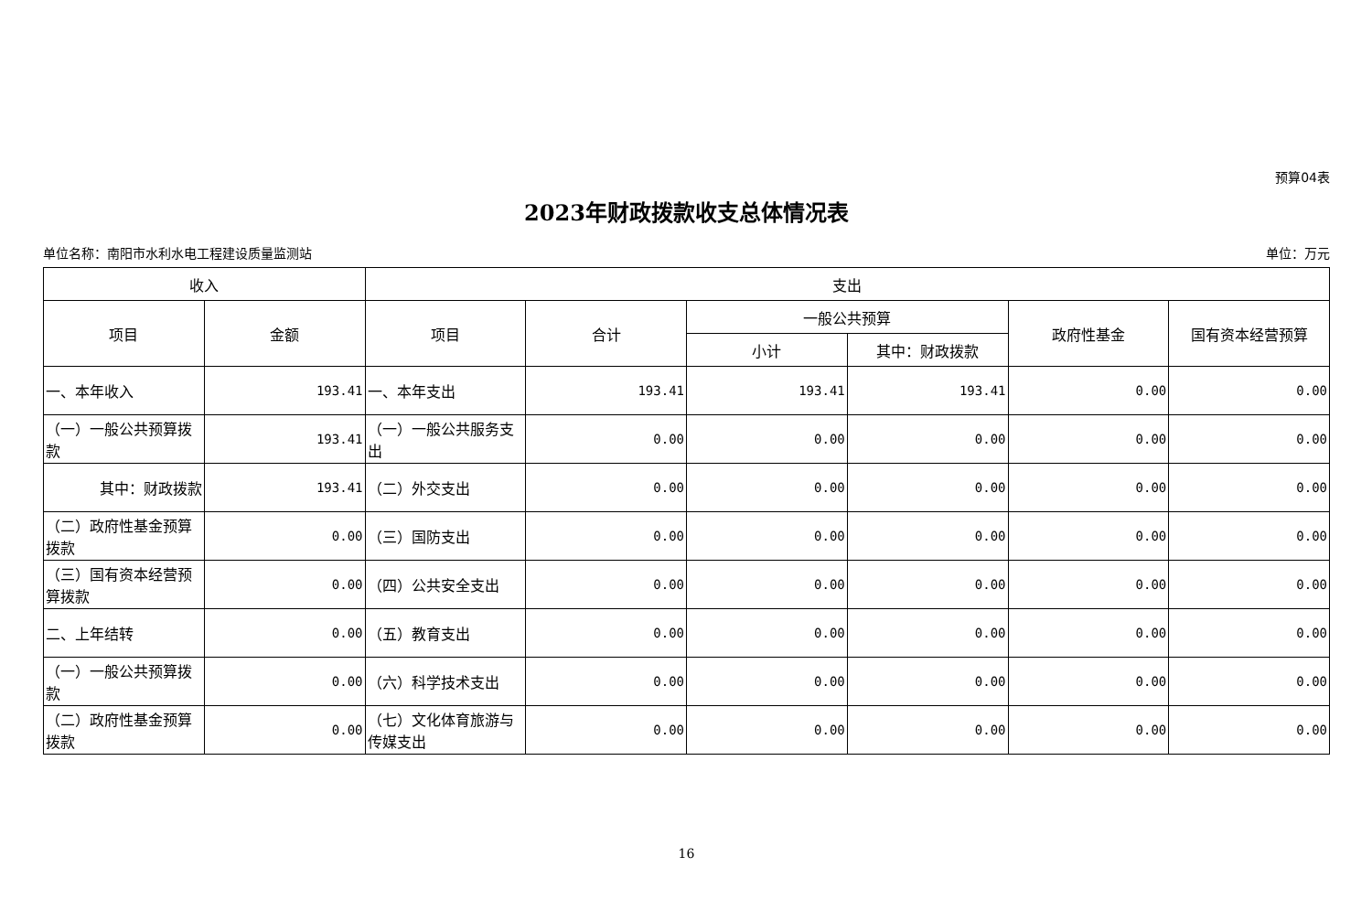预算04表
2023年财政拨款收支总体情况表
单位名称：南阳市水利水电工程建设质量监测站 单位：万元
| 收入 | | 支出 | | | | | |
| --- | --- | --- | --- | --- | --- | --- | --- |
| 项目 | 金额 | 项目 | 合计 | 一般公共预算 | | 政府性基金 | 国有资本经营预算 |
| | | | | 小计 | 其中：财政拨款 | | |
| 一、本年收入 | 193.41 | 一、本年支出 | 193.41 | 193.41 | 193.41 | 0.00 | 0.00 |
| （一）一般公共预算拨款 | 193.41 | （一）一般公共服务支出 | 0.00 | 0.00 | 0.00 | 0.00 | 0.00 |
| 其中：财政拨款 | 193.41 | （二）外交支出 | 0.00 | 0.00 | 0.00 | 0.00 | 0.00 |
| （二）政府性基金预算拨款 | 0.00 | （三）国防支出 | 0.00 | 0.00 | 0.00 | 0.00 | 0.00 |
| （三）国有资本经营预算拨款 | 0.00 | （四）公共安全支出 | 0.00 | 0.00 | 0.00 | 0.00 | 0.00 |
| 二、上年结转 | 0.00 | （五）教育支出 | 0.00 | 0.00 | 0.00 | 0.00 | 0.00 |
| （一）一般公共预算拨款 | 0.00 | （六）科学技术支出 | 0.00 | 0.00 | 0.00 | 0.00 | 0.00 |
| （二）政府性基金预算拨款 | 0.00 | （七）文化体育旅游与传媒支出 | 0.00 | 0.00 | 0.00 | 0.00 | 0.00 |
16